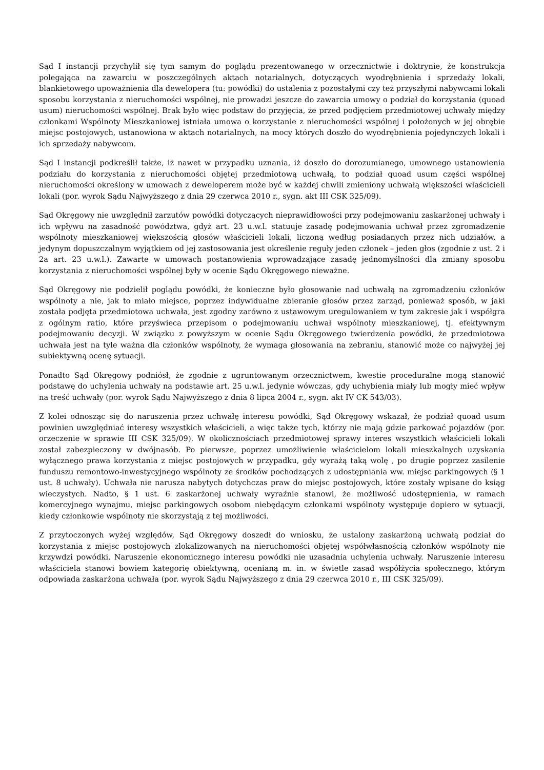Sąd I instancji przychylił się tym samym do poglądu prezentowanego w orzecznictwie i doktrynie, że konstrukcja polegająca na zawarciu w poszczególnych aktach notarialnych, dotyczących wyodrębnienia i sprzedaży lokali, blankietowego upoważnienia dla dewelopera (tu: powódki) do ustalenia z pozostałymi czy też przyszłymi nabywcami lokali sposobu korzystania z nieruchomości wspólnej, nie prowadzi jeszcze do zawarcia umowy o podział do korzystania (quoad usum) nieruchomości wspólnej. Brak było więc podstaw do przyjęcia, że przed podjęciem przedmiotowej uchwały między członkami Wspólnoty Mieszkaniowej istniała umowa o korzystanie z nieruchomości wspólnej i położonych w jej obrębie miejsc postojowych, ustanowiona w aktach notarialnych, na mocy których doszło do wyodrębnienia pojedynczych lokali i ich sprzedaży nabywcom.
Sąd I instancji podkreślił także, iż nawet w przypadku uznania, iż doszło do dorozumianego, umownego ustanowienia podziału do korzystania z nieruchomości objętej przedmiotową uchwałą, to podział quoad usum części wspólnej nieruchomości określony w umowach z deweloperem może być w każdej chwili zmieniony uchwałą większości właścicieli lokali (por. wyrok Sądu Najwyższego z dnia 29 czerwca 2010 r., sygn. akt III CSK 325/09).
Sąd Okręgowy nie uwzględnił zarzutów powódki dotyczących nieprawidłowości przy podejmowaniu zaskarżonej uchwały i ich wpływu na zasadność powództwa, gdyż art. 23 u.w.l. statuuje zasadę podejmowania uchwał przez zgromadzenie wspólnoty mieszkaniowej większością głosów właścicieli lokali, liczoną według posiadanych przez nich udziałów, a jedynym dopuszczalnym wyjątkiem od jej zastosowania jest określenie reguły jeden członek – jeden głos (zgodnie z ust. 2 i 2a art. 23 u.w.l.). Zawarte w umowach postanowienia wprowadzające zasadę jednomyślności dla zmiany sposobu korzystania z nieruchomości wspólnej były w ocenie Sądu Okręgowego nieważne.
Sąd Okręgowy nie podzielił poglądu powódki, że konieczne było głosowanie nad uchwałą na zgromadzeniu członków wspólnoty a nie, jak to miało miejsce, poprzez indywidualne zbieranie głosów przez zarząd, ponieważ sposób, w jaki została podjęta przedmiotowa uchwała, jest zgodny zarówno z ustawowym uregulowaniem w tym zakresie jak i współgra z ogólnym ratio, które przyświeca przepisom o podejmowaniu uchwał wspólnoty mieszkaniowej, tj. efektywnym podejmowaniu decyzji. W związku z powyższym w ocenie Sądu Okręgowego twierdzenia powódki, że przedmiotowa uchwała jest na tyle ważna dla członków wspólnoty, że wymaga głosowania na zebraniu, stanowić może co najwyżej jej subiektywną ocenę sytuacji.
Ponadto Sąd Okręgowy podniósł, że zgodnie z ugruntowanym orzecznictwem, kwestie proceduralne mogą stanowić podstawę do uchylenia uchwały na podstawie art. 25 u.w.l. jedynie wówczas, gdy uchybienia miały lub mogły mieć wpływ na treść uchwały (por. wyrok Sądu Najwyższego z dnia 8 lipca 2004 r., sygn. akt IV CK 543/03).
Z kolei odnosząc się do naruszenia przez uchwałę interesu powódki, Sąd Okręgowy wskazał, że podział quoad usum powinien uwzględniać interesy wszystkich właścicieli, a więc także tych, którzy nie mają gdzie parkować pojazdów (por. orzeczenie w sprawie III CSK 325/09). W okolicznościach przedmiotowej sprawy interes wszystkich właścicieli lokali został zabezpieczony w dwójnasób. Po pierwsze, poprzez umożliwienie właścicielom lokali mieszkalnych uzyskania wyłącznego prawa korzystania z miejsc postojowych w przypadku, gdy wyrażą taką wolę , po drugie poprzez zasilenie funduszu remontowo-inwestycyjnego wspólnoty ze środków pochodzących z udostępniania ww. miejsc parkingowych (§ 1 ust. 8 uchwały). Uchwała nie narusza nabytych dotychczas praw do miejsc postojowych, które zostały wpisane do ksiąg wieczystych. Nadto, § 1 ust. 6 zaskarżonej uchwały wyraźnie stanowi, że możliwość udostępnienia, w ramach komercyjnego wynajmu, miejsc parkingowych osobom niebędącym członkami wspólnoty występuje dopiero w sytuacji, kiedy członkowie wspólnoty nie skorzystają z tej możliwości.
Z przytoczonych wyżej względów, Sąd Okręgowy doszedł do wniosku, że ustalony zaskarżoną uchwałą podział do korzystania z miejsc postojowych zlokalizowanych na nieruchomości objętej współwłasnością członków wspólnoty nie krzywdzi powódki. Naruszenie ekonomicznego interesu powódki nie uzasadnia uchylenia uchwały. Naruszenie interesu właściciela stanowi bowiem kategorię obiektywną, ocenianą m. in. w świetle zasad współżycia społecznego, którym odpowiada zaskarżona uchwała (por. wyrok Sądu Najwyższego z dnia 29 czerwca 2010 r., III CSK 325/09).